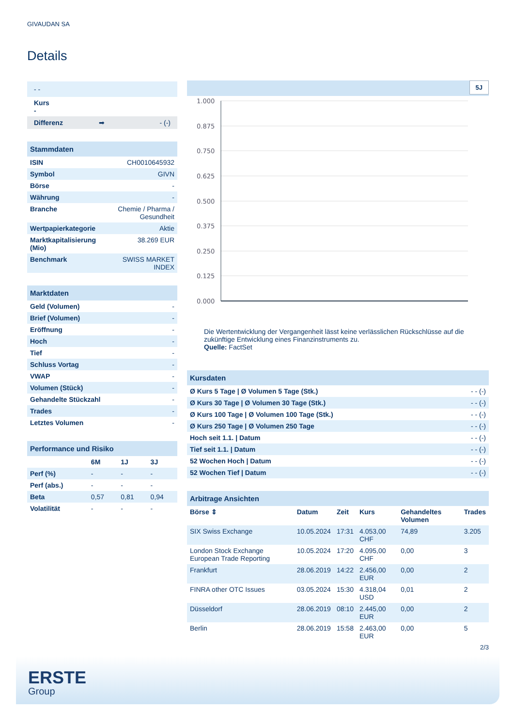GIVAUDAN SA
Details
| - - |
| Kurs - |
| Differenz ➡ - (-) |
| Stammdaten | |
| ISIN | CH0010645932 |
| Symbol | GIVN |
| Börse | - |
| Währung | - |
| Branche | Chemie / Pharma / Gesundheit |
| Wertpapierkategorie | Aktie |
| Marktkapitalisierung (Mio) | 38.269 EUR |
| Benchmark | SWISS MARKET INDEX |
| Marktdaten | |
| Geld (Volumen) | - |
| Brief (Volumen) | - |
| Eröffnung | - |
| Hoch | - |
| Tief | - |
| Schluss Vortag | - |
| VWAP | - |
| Volumen (Stück) | - |
| Gehandelte Stückzahl | - |
| Trades | - |
| Letztes Volumen | - |
| Performance und Risiko | | | |
| | 6M | 1J | 3J |
| Perf (%) | - | - | - |
| Perf (abs.) | - | - | - |
| Beta | 0,57 | 0,81 | 0,94 |
| Volatilität | - | - | - |
5J
1.000
0.875
0.750
0.625
0.500
0.375
0.250
0.125
0.000
Die Wertentwicklung der Vergangenheit lässt keine verlässlichen Rückschlüsse auf die zukünftige Entwicklung eines Finanzinstruments zu.
Quelle: FactSet
| Kursdaten | |
| Ø Kurs 5 Tage / Ø Volumen 5 Tage (Stk.) | - - (-) |
| Ø Kurs 30 Tage / Ø Volumen 30 Tage (Stk.) | - - (-) |
| Ø Kurs 100 Tage / Ø Volumen 100 Tage (Stk.) | - - (-) |
| Ø Kurs 250 Tage / Ø Volumen 250 Tage | - - (-) |
| Hoch seit 1.1. / Datum | - - (-) |
| Tief seit 1.1. / Datum | - - (-) |
| 52 Wochen Hoch / Datum | - - (-) |
| 52 Wochen Tief / Datum | - - (-) |
| Arbitrage Ansichten | | | | | |
| Börse ⇕ | Datum | Zeit | Kurs | Gehandeltes Volumen | Trades |
| SIX Swiss Exchange | 10.05.2024 | 17:31 | 4.053,00 CHF | 74,89 | 3.205 |
| London Stock Exchange European Trade Reporting | 10.05.2024 | 17:20 | 4.095,00 CHF | 0,00 | 3 |
| Frankfurt | 28.06.2019 | 14:22 | 2.456,00 EUR | 0,00 | 2 |
| FINRA other OTC Issues | 03.05.2024 | 15:30 | 4.318,04 USD | 0,01 | 2 |
| Düsseldorf | 28.06.2019 | 08:10 | 2.445,00 EUR | 0,00 | 2 |
| Berlin | 28.06.2019 | 15:58 | 2.463,00 EUR | 0,00 | 5 |
2/3
ERSTE
Group